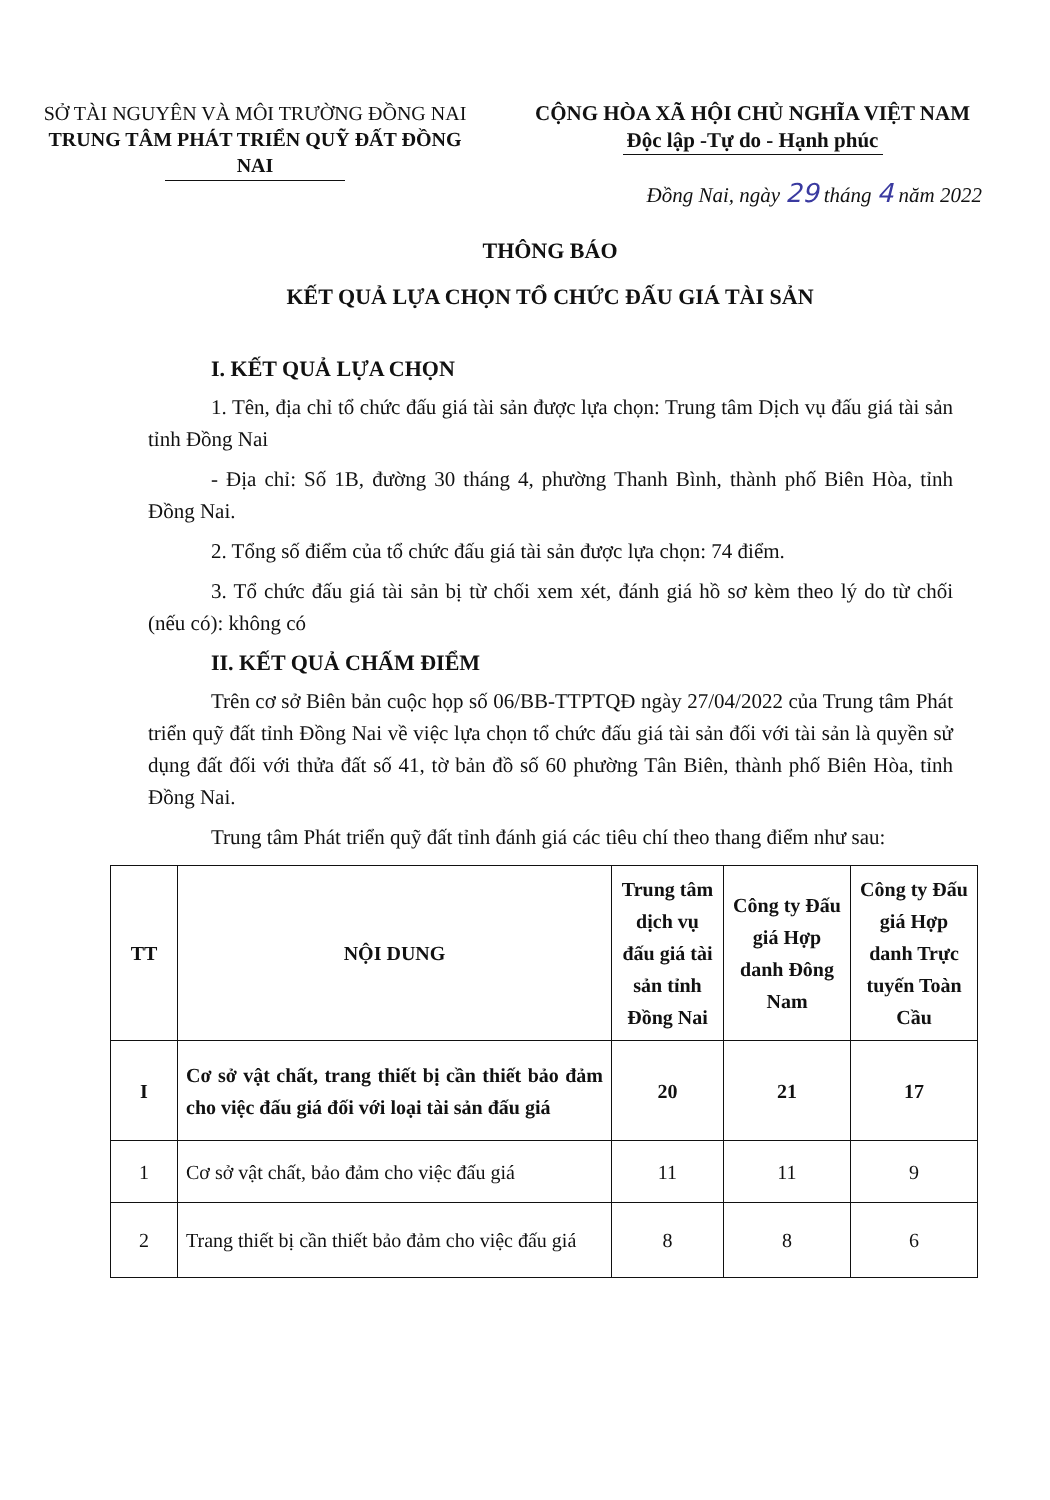SỞ TÀI NGUYÊN VÀ MÔI TRƯỜNG ĐỒNG NAI
TRUNG TÂM PHÁT TRIỂN QUỸ ĐẤT ĐỒNG NAI
CỘNG HÒA XÃ HỘI CHỦ NGHĨA VIỆT NAM
Độc lập -Tự do - Hạnh phúc
Đồng Nai, ngày 29 tháng 4 năm 2022
THÔNG BÁO
KẾT QUẢ LỰA CHỌN TỔ CHỨC ĐẤU GIÁ TÀI SẢN
I. KẾT QUẢ LỰA CHỌN
1. Tên, địa chỉ tổ chức đấu giá tài sản được lựa chọn: Trung tâm Dịch vụ đấu giá tài sản tỉnh Đồng Nai
- Địa chỉ: Số 1B, đường 30 tháng 4, phường Thanh Bình, thành phố Biên Hòa, tỉnh Đồng Nai.
2. Tổng số điểm của tổ chức đấu giá tài sản được lựa chọn: 74 điểm.
3. Tổ chức đấu giá tài sản bị từ chối xem xét, đánh giá hồ sơ kèm theo lý do từ chối (nếu có): không có
II. KẾT QUẢ CHẤM ĐIỂM
Trên cơ sở Biên bản cuộc họp số 06/BB-TTPTQĐ ngày 27/04/2022 của Trung tâm Phát triển quỹ đất tỉnh Đồng Nai về việc lựa chọn tổ chức đấu giá tài sản đối với tài sản là quyền sử dụng đất đối với thửa đất số 41, tờ bản đồ số 60 phường Tân Biên, thành phố Biên Hòa, tỉnh Đồng Nai.
Trung tâm Phát triển quỹ đất tỉnh đánh giá các tiêu chí theo thang điểm như sau:
| TT | NỘI DUNG | Trung tâm dịch vụ đấu giá tài sản tỉnh Đồng Nai | Công ty Đấu giá Hợp danh Đông Nam | Công ty Đấu giá Hợp danh Trực tuyến Toàn Cầu |
| --- | --- | --- | --- | --- |
| I | Cơ sở vật chất, trang thiết bị cần thiết bảo đảm cho việc đấu giá đối với loại tài sản đấu giá | 20 | 21 | 17 |
| 1 | Cơ sở vật chất, bảo đảm cho việc đấu giá | 11 | 11 | 9 |
| 2 | Trang thiết bị cần thiết bảo đảm cho việc đấu giá | 8 | 8 | 6 |